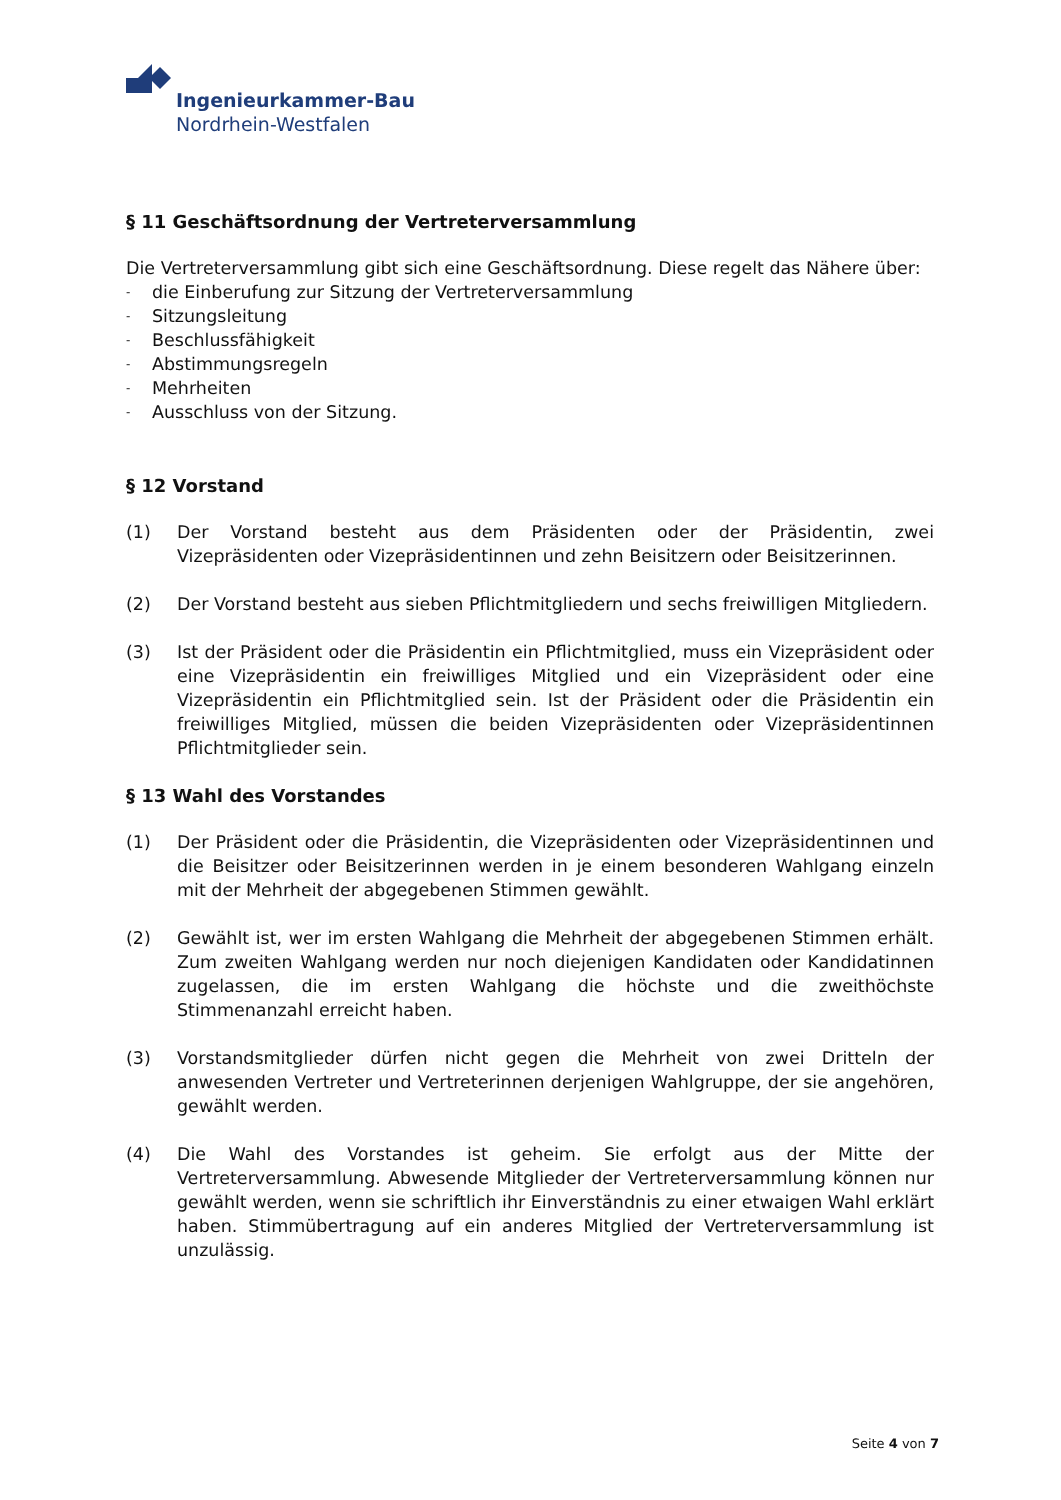Ingenieurkammer-Bau
Nordrhein-Westfalen
§ 11 Geschäftsordnung der Vertreterversammlung
Die Vertreterversammlung gibt sich eine Geschäftsordnung. Diese regelt das Nähere über:
- die Einberufung zur Sitzung der Vertreterversammlung
- Sitzungsleitung
- Beschlussfähigkeit
- Abstimmungsregeln
- Mehrheiten
- Ausschluss von der Sitzung.
§ 12 Vorstand
(1) Der Vorstand besteht aus dem Präsidenten oder der Präsidentin, zwei Vizepräsidenten oder Vizepräsidentinnen und zehn Beisitzern oder Beisitzerinnen.
(2) Der Vorstand besteht aus sieben Pflichtmitgliedern und sechs freiwilligen Mitgliedern.
(3) Ist der Präsident oder die Präsidentin ein Pflichtmitglied, muss ein Vizepräsident oder eine Vizepräsidentin ein freiwilliges Mitglied und ein Vizepräsident oder eine Vizepräsidentin ein Pflichtmitglied sein. Ist der Präsident oder die Präsidentin ein freiwilliges Mitglied, müssen die beiden Vizepräsidenten oder Vizepräsidentinnen Pflichtmitglieder sein.
§ 13 Wahl des Vorstandes
(1) Der Präsident oder die Präsidentin, die Vizepräsidenten oder Vizepräsidentinnen und die Beisitzer oder Beisitzerinnen werden in je einem besonderen Wahlgang einzeln mit der Mehrheit der abgegebenen Stimmen gewählt.
(2) Gewählt ist, wer im ersten Wahlgang die Mehrheit der abgegebenen Stimmen erhält. Zum zweiten Wahlgang werden nur noch diejenigen Kandidaten oder Kandidatinnen zugelassen, die im ersten Wahlgang die höchste und die zweithöchste Stimmenanzahl erreicht haben.
(3) Vorstandsmitglieder dürfen nicht gegen die Mehrheit von zwei Dritteln der anwesenden Vertreter und Vertreterinnen derjenigen Wahlgruppe, der sie angehören, gewählt werden.
(4) Die Wahl des Vorstandes ist geheim. Sie erfolgt aus der Mitte der Vertreterversammlung. Abwesende Mitglieder der Vertreterversammlung können nur gewählt werden, wenn sie schriftlich ihr Einverständnis zu einer etwaigen Wahl erklärt haben. Stimmübertragung auf ein anderes Mitglied der Vertreterversammlung ist unzulässig.
Seite 4 von 7